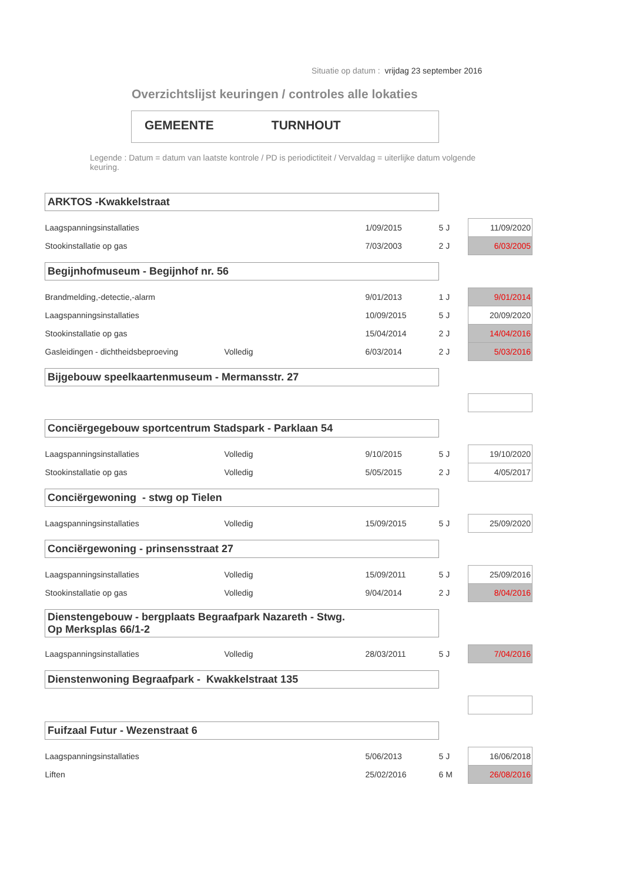Situatie op datum : vrijdag 23 september 2016
Overzichtslijst keuringen / controles alle lokaties
GEMEENTE TURNHOUT
Legende : Datum = datum van laatste kontrole / PD is periodictiteit / Vervaldag = uiterlijke datum volgende keuring.
| ARKTOS -Kwakkelstraat | | | | |
| Laagspanningsinstallaties | | 1/09/2015 | 5 J | 11/09/2020 |
| Stookinstallatie op gas | | 7/03/2003 | 2 J | 6/03/2005 |
| Begijnhofmuseum - Begijnhof nr. 56 | | | | |
| Brandmelding,-detectie,-alarm | | 9/01/2013 | 1 J | 9/01/2014 |
| Laagspanningsinstallaties | | 10/09/2015 | 5 J | 20/09/2020 |
| Stookinstallatie op gas | | 15/04/2014 | 2 J | 14/04/2016 |
| Gasleidingen - dichtheidsbeproeving | Volledig | 6/03/2014 | 2 J | 5/03/2016 |
| Bijgebouw speelkaartenmuseum - Mermansstr. 27 | | | | |
| Conciërgegebouw sportcentrum Stadspark - Parklaan 54 | | | | |
| Laagspanningsinstallaties | Volledig | 9/10/2015 | 5 J | 19/10/2020 |
| Stookinstallatie op gas | Volledig | 5/05/2015 | 2 J | 4/05/2017 |
| Conciërgewoning - stwg op Tielen | | | | |
| Laagspanningsinstallaties | Volledig | 15/09/2015 | 5 J | 25/09/2020 |
| Conciërgewoning - prinsensstraat 27 | | | | |
| Laagspanningsinstallaties | Volledig | 15/09/2011 | 5 J | 25/09/2016 |
| Stookinstallatie op gas | Volledig | 9/04/2014 | 2 J | 8/04/2016 |
| Dienstengebouw - bergplaats Begraafpark Nazareth - Stwg. Op Merksplas 66/1-2 | | | | |
| Laagspanningsinstallaties | Volledig | 28/03/2011 | 5 J | 7/04/2016 |
| Dienstenwoning Begraafpark - Kwakkelstraat 135 | | | | |
| Fuifzaal Futur - Wezenstraat 6 | | | | |
| Laagspanningsinstallaties | | 5/06/2013 | 5 J | 16/06/2018 |
| Liften | | 25/02/2016 | 6 M | 26/08/2016 |